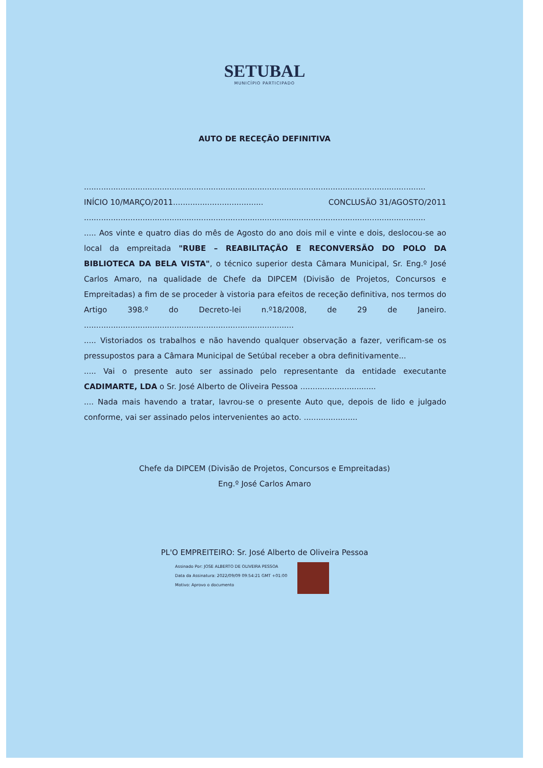SETUBAL
MUNICÍPIO PARTICIPADO
AUTO DE RECEÇÃO DEFINITIVA
............................................................................................................................................
INÍCIO 10/MARÇO/2011..................................... CONCLUSÃO 31/AGOSTO/2011
............................................................................................................................................
..... Aos vinte e quatro dias do mês de Agosto do ano dois mil e vinte e dois, deslocou-se ao local da empreitada "RUBE – REABILITAÇÃO E RECONVERSÃO DO POLO DA BIBLIOTECA DA BELA VISTA", o técnico superior desta Câmara Municipal, Sr. Eng.º José Carlos Amaro, na qualidade de Chefe da DIPCEM (Divisão de Projetos, Concursos e Empreitadas) a fim de se proceder à vistoria para efeitos de receção definitiva, nos termos do Artigo 398.º do Decreto-lei n.º18/2008, de 29 de Janeiro. ......................................................................................
..... Vistoriados os trabalhos e não havendo qualquer observação a fazer, verificam-se os pressupostos para a Câmara Municipal de Setúbal receber a obra definitivamente...
..... Vai o presente auto ser assinado pelo representante da entidade executante CADIMARTE, LDA o Sr. José Alberto de Oliveira Pessoa ...............................
.... Nada mais havendo a tratar, lavrou-se o presente Auto que, depois de lido e julgado conforme, vai ser assinado pelos intervenientes ao acto. ......................
Chefe da DIPCEM (Divisão de Projetos, Concursos e Empreitadas)
Eng.º José Carlos Amaro
PL'O EMPREITEIRO: Sr. José Alberto de Oliveira Pessoa
Assinado Por: JOSE ALBERTO DE OLIVEIRA PESSOA
Data da Assinatura: 2022/09/09 09:54:21 GMT +01:00
Motivo: Aprovo o documento